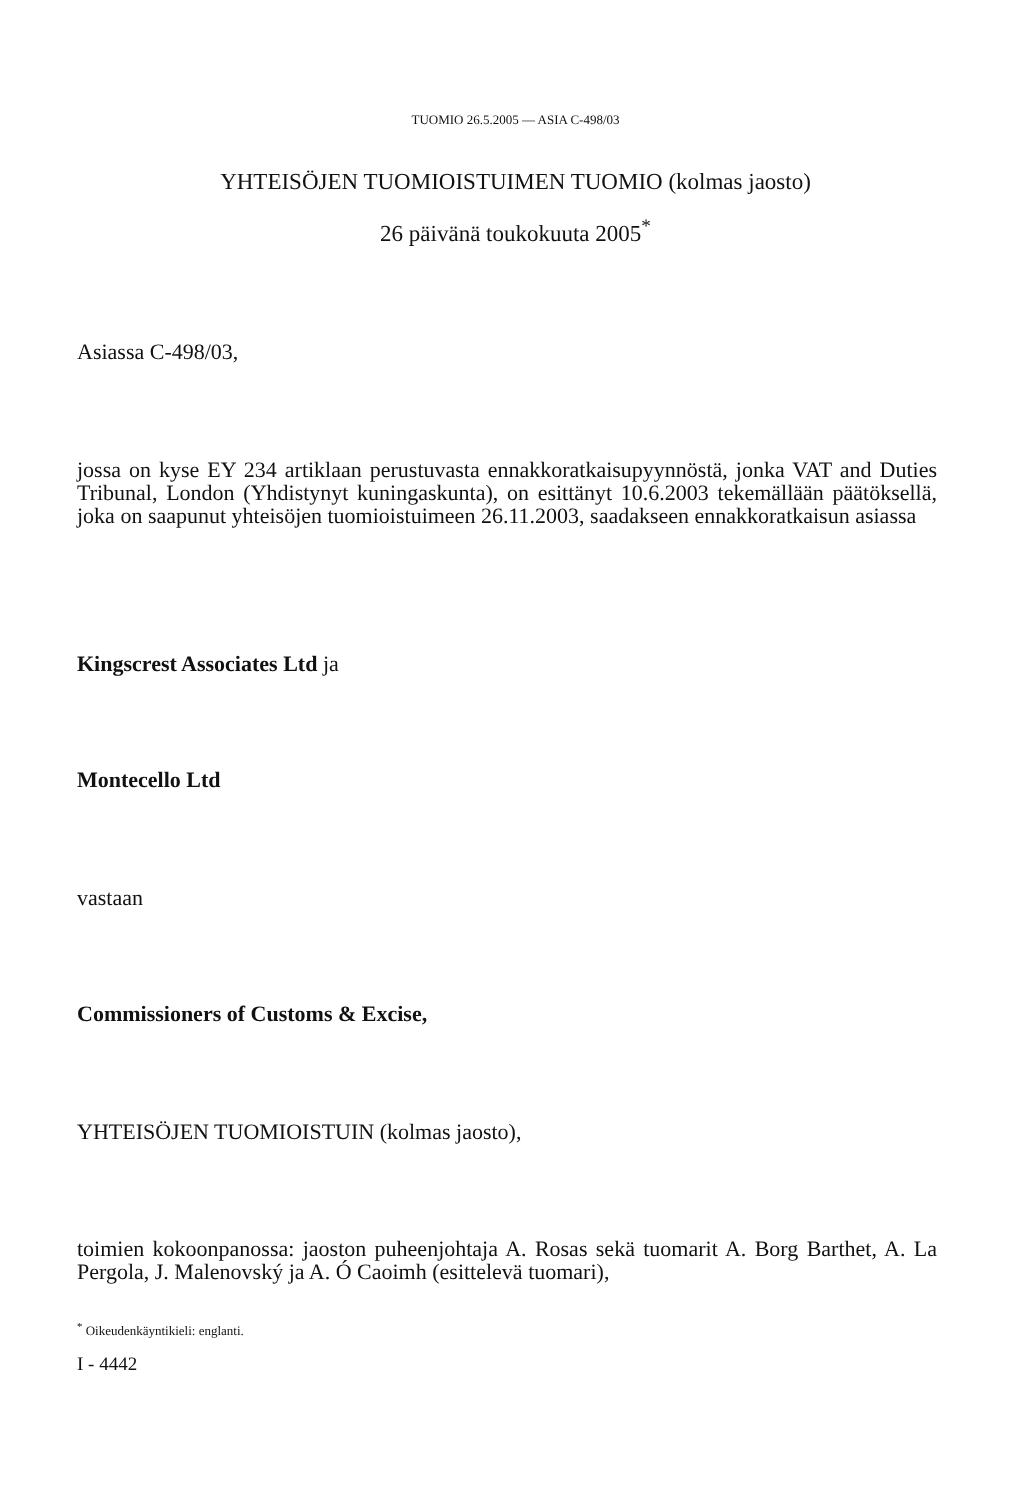TUOMIO 26.5.2005 — ASIA C-498/03
YHTEISÖJEN TUOMIOISTUIMEN TUOMIO (kolmas jaosto)
26 päivänä toukokuuta 2005<sup>*</sup>
Asiassa C-498/03,
jossa on kyse EY 234 artiklaan perustuvasta ennakkoratkaisupyynnöstä, jonka VAT and Duties Tribunal, London (Yhdistynyt kuningaskunta), on esittänyt 10.6.2003 tekemällään päätöksellä, joka on saapunut yhteisöjen tuomioistuimeen 26.11.2003, saadakseen ennakkoratkaisun asiassa
Kingscrest Associates Ltd ja
Montecello Ltd
vastaan
Commissioners of Customs & Excise,
YHTEISÖJEN TUOMIOISTUIN (kolmas jaosto),
toimien kokoonpanossa: jaoston puheenjohtaja A. Rosas sekä tuomarit A. Borg Barthet, A. La Pergola, J. Malenovský ja A. Ó Caoimh (esittelevä tuomari),
<sup>*</sup> Oikeudenkäyntikieli: englanti.
I - 4442